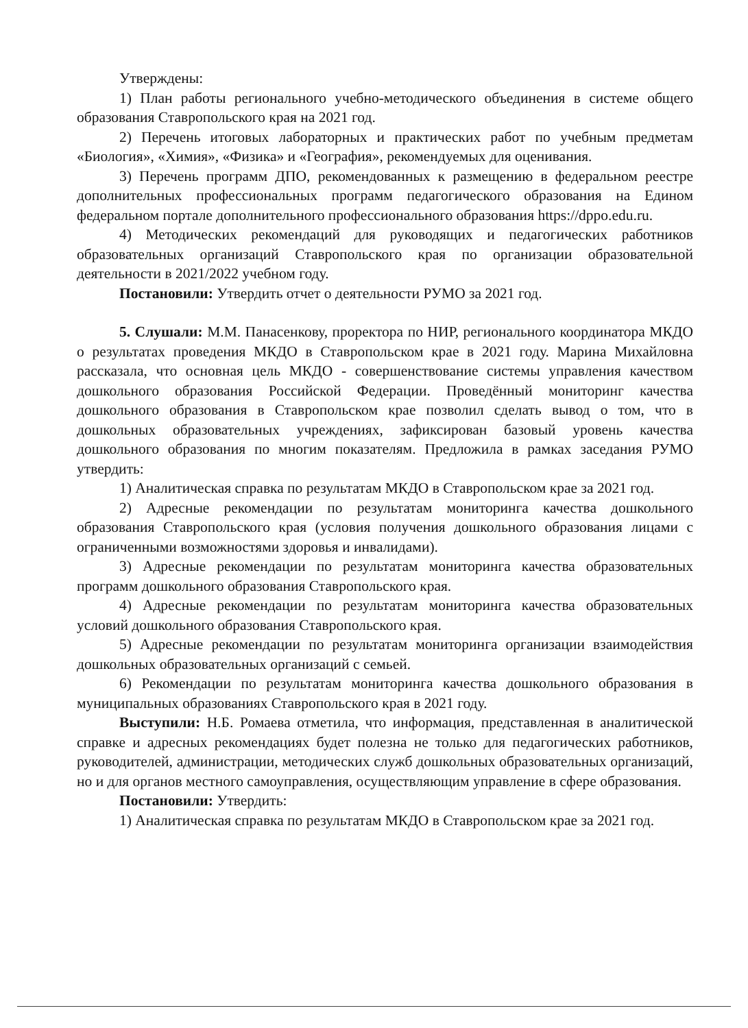Утверждены:
1) План работы регионального учебно-методического объединения в системе общего образования Ставропольского края на 2021 год.
2) Перечень итоговых лабораторных и практических работ по учебным предметам «Биология», «Химия», «Физика» и «География», рекомендуемых для оценивания.
3) Перечень программ ДПО, рекомендованных к размещению в федеральном реестре дополнительных профессиональных программ педагогического образования на Едином федеральном портале дополнительного профессионального образования https://dppo.edu.ru.
4) Методических рекомендаций для руководящих и педагогических работников образовательных организаций Ставропольского края по организации образовательной деятельности в 2021/2022 учебном году.
Постановили: Утвердить отчет о деятельности РУМО за 2021 год.
5. Слушали: М.М. Панасенкову, проректора по НИР, регионального координатора МКДО о результатах проведения МКДО в Ставропольском крае в 2021 году. Марина Михайловна рассказала, что основная цель МКДО - совершенствование системы управления качеством дошкольного образования Российской Федерации. Проведённый мониторинг качества дошкольного образования в Ставропольском крае позволил сделать вывод о том, что в дошкольных образовательных учреждениях, зафиксирован базовый уровень качества дошкольного образования по многим показателям. Предложила в рамках заседания РУМО утвердить:
1) Аналитическая справка по результатам МКДО в Ставропольском крае за 2021 год.
2) Адресные рекомендации по результатам мониторинга качества дошкольного образования Ставропольского края (условия получения дошкольного образования лицами с ограниченными возможностями здоровья и инвалидами).
3) Адресные рекомендации по результатам мониторинга качества образовательных программ дошкольного образования Ставропольского края.
4) Адресные рекомендации по результатам мониторинга качества образовательных условий дошкольного образования Ставропольского края.
5) Адресные рекомендации по результатам мониторинга организации взаимодействия дошкольных образовательных организаций с семьей.
6) Рекомендации по результатам мониторинга качества дошкольного образования в муниципальных образованиях Ставропольского края в 2021 году.
Выступили: Н.Б. Ромаева отметила, что информация, представленная в аналитической справке и адресных рекомендациях будет полезна не только для педагогических работников, руководителей, администрации, методических служб дошкольных образовательных организаций, но и для органов местного самоуправления, осуществляющим управление в сфере образования.
Постановили: Утвердить:
1) Аналитическая справка по результатам МКДО в Ставропольском крае за 2021 год.